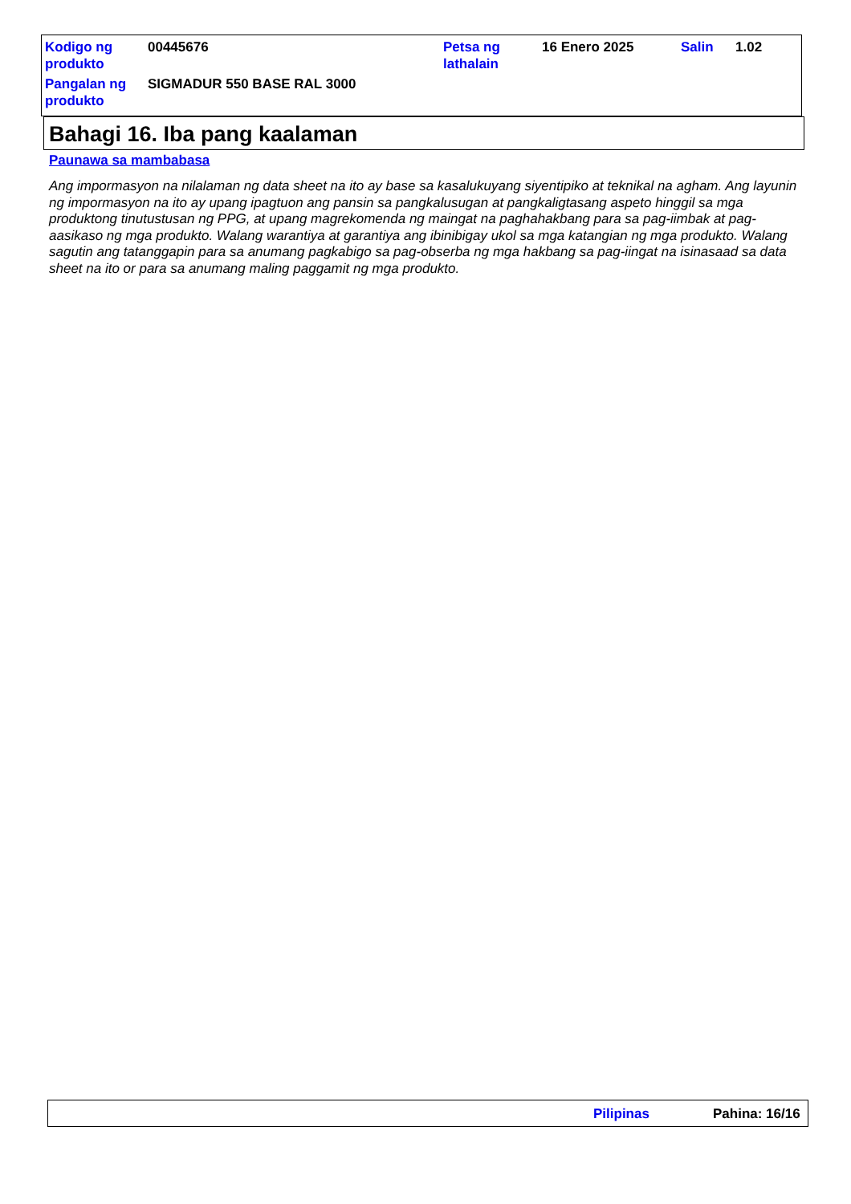| Kodigo ng produkto | 00445676 | Petsa ng lathalain | 16 Enero 2025 | Salin | 1.02 |
| Pangalan ng produkto | SIGMADUR 550 BASE RAL 3000 | | | | |
Bahagi 16. Iba pang kaalaman
Paunawa sa mambabasa
Ang impormasyon na nilalaman ng data sheet na ito ay base sa kasalukuyang siyentipiko at teknikal na agham. Ang layunin ng impormasyon na ito ay upang ipagtuon ang pansin sa pangkalusugan at pangkaligtasang aspeto hinggil sa mga produktong tinutustusan ng PPG, at upang magrekomenda ng maingat na paghahakbang para sa pag-iimbak at pag-aasikaso ng mga produkto. Walang warantiya at garantiya ang ibinibigay ukol sa mga katangian ng mga produkto. Walang sagutin ang tatanggapin para sa anumang pagkabigo sa pag-obserba ng mga hakbang sa pag-iingat na isinasaad sa data sheet na ito or para sa anumang maling paggamit ng mga produkto.
Pilipinas Pahina: 16/16